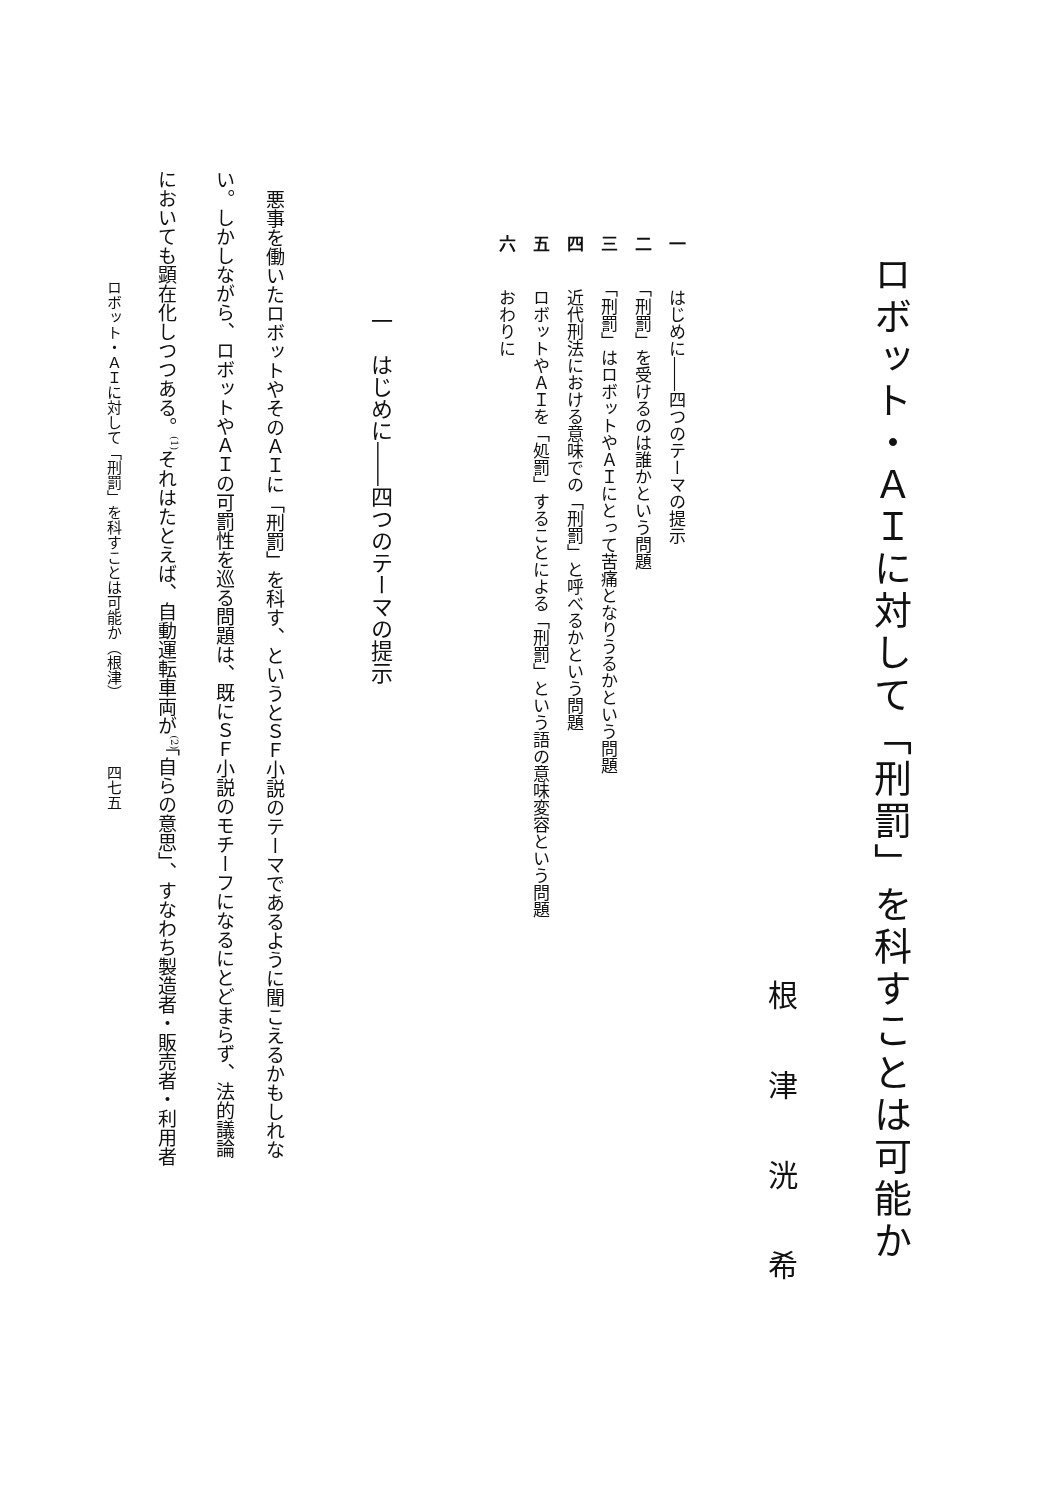ロボット・ＡＩに対して「刑罰」を科すことは可能か
根津洸希
一　はじめに――四つのテーマの提示
二　「刑罰」を受けるのは誰かという問題
三　「刑罰」はロボットやＡＩにとって苦痛となりうるかという問題
四　近代刑法における意味での「刑罰」と呼べるかという問題
五　ロボットやＡＩを「処罰」することによる「刑罰」という語の意味変容という問題
六　おわりに
一　はじめに――四つのテーマの提示
悪事を働いたロボットやそのＡＩに「刑罰」を科す、というとＳＦ小説のテーマであるように聞こえるかもしれな
い。しかしながら、ロボットやＡＩの可罰性を巡る問題は、既にＳＦ小説のモチーフになるにとどまらず、法的議論
においても顕在化しつつある。<sup>(1)</sup>それはたとえば、自動運転車両が<sup>(2)</sup>「自らの意思」、すなわち製造者・販売者・利用者
ロボット・ＡＩに対して「刑罰」を科すことは可能か（根津） 四七五